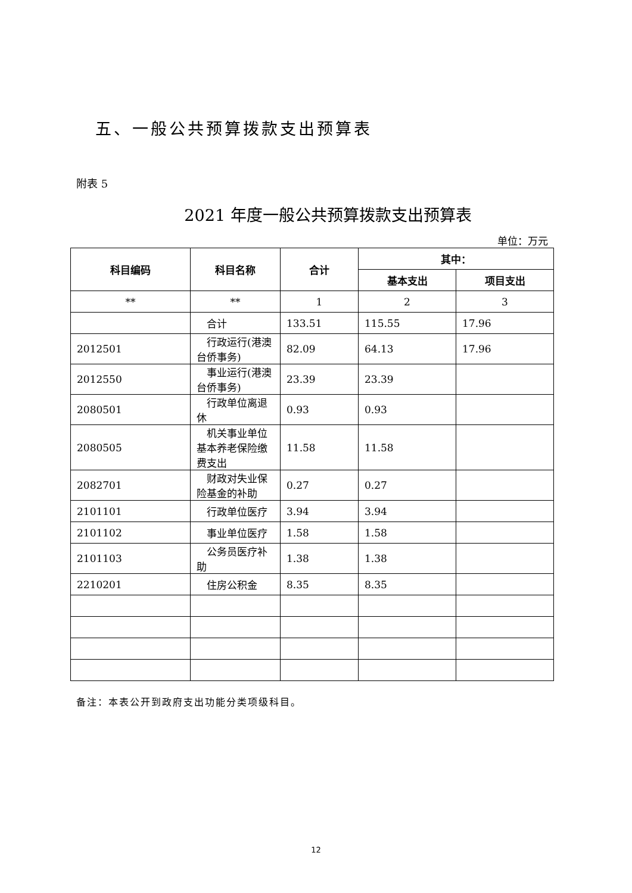五、一般公共预算拨款支出预算表
附表 5
2021 年度一般公共预算拨款支出预算表
单位：万元
| 科目编码 | 科目名称 | 合计 | 其中： | |
| --- | --- | --- | --- | --- |
| | | | 基本支出 | 项目支出 |
| ** | ** | 1 | 2 | 3 |
| | 合计 | 133.51 | 115.55 | 17.96 |
| 2012501 | 行政运行(港澳台侨事务) | 82.09 | 64.13 | 17.96 |
| 2012550 | 事业运行(港澳台侨事务) | 23.39 | 23.39 | |
| 2080501 | 行政单位离退休 | 0.93 | 0.93 | |
| 2080505 | 机关事业单位基本养老保险缴费支出 | 11.58 | 11.58 | |
| 2082701 | 财政对失业保险基金的补助 | 0.27 | 0.27 | |
| 2101101 | 行政单位医疗 | 3.94 | 3.94 | |
| 2101102 | 事业单位医疗 | 1.58 | 1.58 | |
| 2101103 | 公务员医疗补助 | 1.38 | 1.38 | |
| 2210201 | 住房公积金 | 8.35 | 8.35 | |
备注：本表公开到政府支出功能分类项级科目。
12